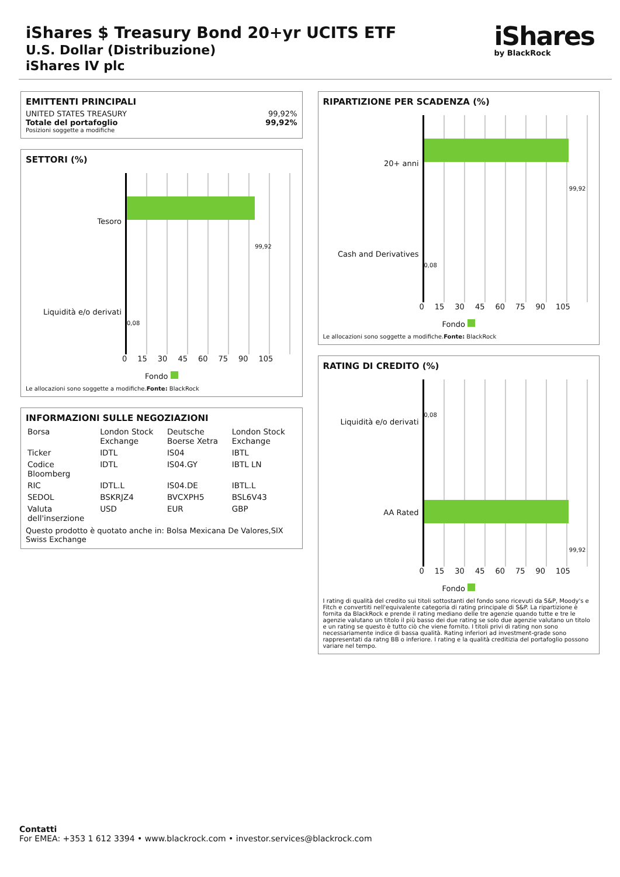iShares $ Treasury Bond 20+yr UCITS ETF
U.S. Dollar (Distribuzione)
iShares IV plc
iShares
by BlackRock
EMITTENTI PRINCIPALI
UNITED STATES TREASURY 99,92%
Totale del portafoglio 99,92%
Posizioni soggette a modifiche
SETTORI (%)
Tesoro
Liquidità e/o derivati
99,92
0,08
0 15 30 45 60 75 90 105
Fondo
Le allocazioni sono soggette a modifiche.Fonte: BlackRock
INFORMAZIONI SULLE NEGOZIAZIONI
| Borsa | London Stock Exchange | Deutsche Boerse Xetra | London Stock Exchange |
| Ticker | IDTL | IS04 | IBTL |
| Codice Bloomberg | IDTL | IS04.GY | IBTL LN |
| RIC | IDTL.L | IS04.DE | IBTL.L |
| SEDOL | BSKRJZ4 | BVCXPH5 | BSL6V43 |
| Valuta dell'inserzione | USD | EUR | GBP |
Questo prodotto è quotato anche in: Bolsa Mexicana De Valores,SIX Swiss Exchange
RIPARTIZIONE PER SCADENZA (%)
20+ anni
Cash and Derivatives
99,92
0,08
0 15 30 45 60 75 90 105
Fondo
Le allocazioni sono soggette a modifiche.Fonte: BlackRock
RATING DI CREDITO (%)
Liquidità e/o derivati
AA Rated
0,08
99,92
0 15 30 45 60 75 90 105
Fondo
I rating di qualità del credito sui titoli sottostanti del fondo sono ricevuti da S&P, Moody's e Fitch e convertiti nell'equivalente categoria di rating principale di S&P. La ripartizione è fornita da BlackRock e prende il rating mediano delle tre agenzie quando tutte e tre le agenzie valutano un titolo il più basso dei due rating se solo due agenzie valutano un titolo e un rating se questo è tutto ciò che viene fornito. I titoli privi di rating non sono necessariamente indice di bassa qualità. Rating inferiori ad investment-grade sono rappresentati da ratng BB o inferiore. I rating e la qualità creditizia del portafoglio possono variare nel tempo.
Contatti
For EMEA: +353 1 612 3394 • www.blackrock.com • investor.services@blackrock.com